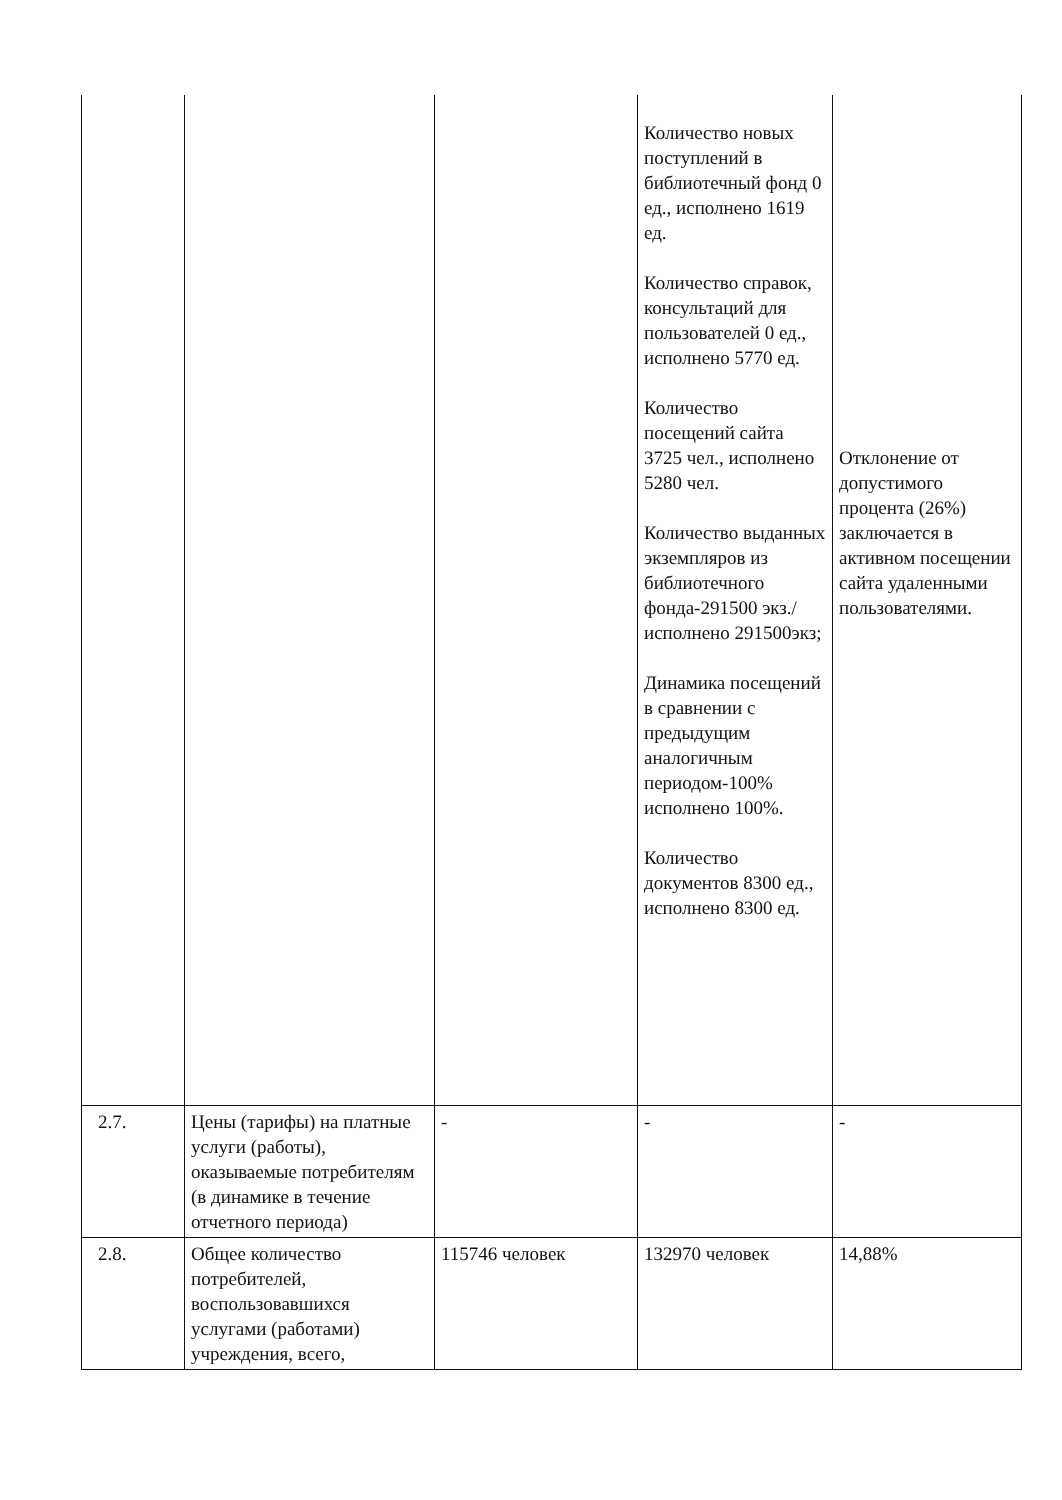| | | | Количество новых поступлений в библиотечный фонд 0 ед., исполнено 1619 ед. Количество справок, консультаций для пользователей 0 ед., исполнено 5770 ед. Количество посещений сайта 3725 чел., исполнено 5280 чел. Количество выданных экземпляров из библиотечного фонда-291500 экз./исполнено 291500экз; Динамика посещений в сравнении с предыдущим аналогичным периодом-100% исполнено 100%. Количество документов 8300 ед., исполнено 8300 ед. | Отклонение от допустимого процента (26%) заключается в активном посещении сайта удаленными пользователями. |
| 2.7. | Цены (тарифы) на платные услуги (работы), оказываемые потребителям (в динамике в течение отчетного периода) | - | - | - |
| 2.8. | Общее количество потребителей, воспользовавшихся услугами (работами) учреждения, всего, | 115746 человек | 132970 человек | 14,88% |